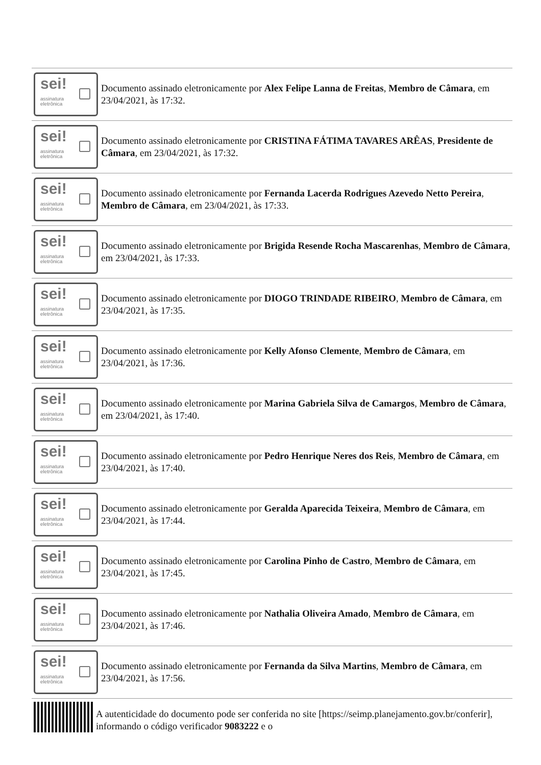sei!
assinatura
eletrônica
Documento assinado eletronicamente por Alex Felipe Lanna de Freitas, Membro de Câmara, em 23/04/2021, às 17:32.
sei!
assinatura
eletrônica
Documento assinado eletronicamente por CRISTINA FÁTIMA TAVARES ARÊAS, Presidente de Câmara, em 23/04/2021, às 17:32.
sei!
assinatura
eletrônica
Documento assinado eletronicamente por Fernanda Lacerda Rodrigues Azevedo Netto Pereira, Membro de Câmara, em 23/04/2021, às 17:33.
sei!
assinatura
eletrônica
Documento assinado eletronicamente por Brigida Resende Rocha Mascarenhas, Membro de Câmara, em 23/04/2021, às 17:33.
sei!
assinatura
eletrônica
Documento assinado eletronicamente por DIOGO TRINDADE RIBEIRO, Membro de Câmara, em 23/04/2021, às 17:35.
sei!
assinatura
eletrônica
Documento assinado eletronicamente por Kelly Afonso Clemente, Membro de Câmara, em 23/04/2021, às 17:36.
sei!
assinatura
eletrônica
Documento assinado eletronicamente por Marina Gabriela Silva de Camargos, Membro de Câmara, em 23/04/2021, às 17:40.
sei!
assinatura
eletrônica
Documento assinado eletronicamente por Pedro Henrique Neres dos Reis, Membro de Câmara, em 23/04/2021, às 17:40.
sei!
assinatura
eletrônica
Documento assinado eletronicamente por Geralda Aparecida Teixeira, Membro de Câmara, em 23/04/2021, às 17:44.
sei!
assinatura
eletrônica
Documento assinado eletronicamente por Carolina Pinho de Castro, Membro de Câmara, em 23/04/2021, às 17:45.
sei!
assinatura
eletrônica
Documento assinado eletronicamente por Nathalia Oliveira Amado, Membro de Câmara, em 23/04/2021, às 17:46.
sei!
assinatura
eletrônica
Documento assinado eletronicamente por Fernanda da Silva Martins, Membro de Câmara, em 23/04/2021, às 17:56.
A autenticidade do documento pode ser conferida no site [https://seimp.planejamento.gov.br/conferir], informando o código verificador 9083222 e o